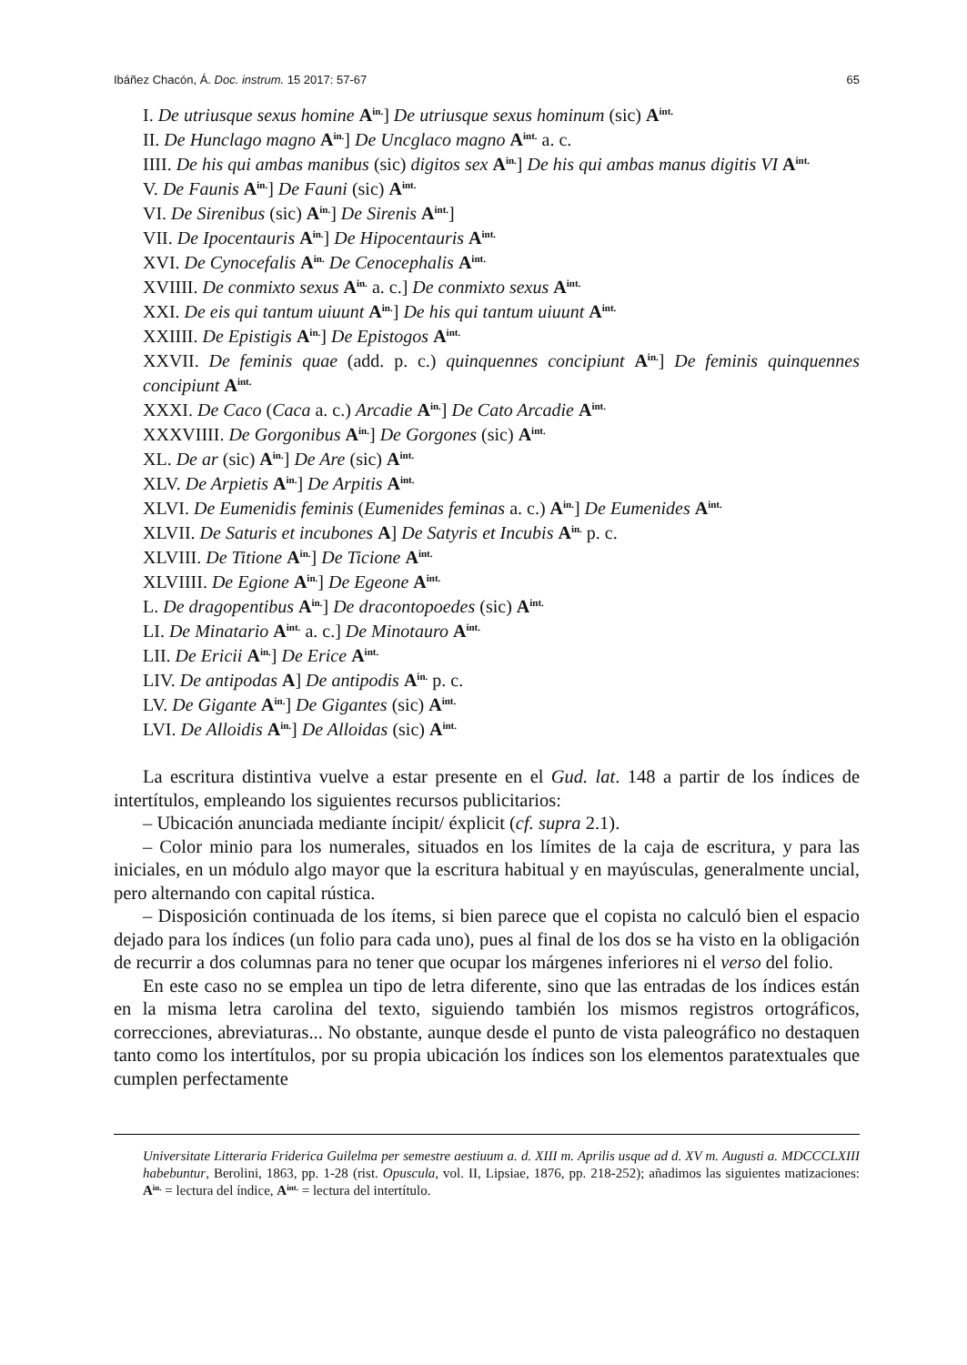Ibáñez Chacón, Á. Doc. instrum. 15 2017: 57-67 65
I. De utriusque sexus homine A<sup>in.</sup>] De utriusque sexus hominum (sic) A<sup>int.</sup>
II. De Hunclago magno A<sup>in.</sup>] De Uncglaco magno A<sup>int.</sup> a. c.
IIII. De his qui ambas manibus (sic) digitos sex A<sup>in.</sup>] De his qui ambas manus digitis VI A<sup>int.</sup>
V. De Faunis A<sup>in.</sup>] De Fauni (sic) A<sup>int.</sup>
VI. De Sirenibus (sic) A<sup>in.</sup>] De Sirenis A<sup>int.</sup>]
VII. De Ipocentauris A<sup>in.</sup>] De Hipocentauris A<sup>int.</sup>
XVI. De Cynocefalis A<sup>in.</sup> De Cenocephalis A<sup>int.</sup>
XVIIII. De conmixto sexus A<sup>in.</sup> a. c.] De conmixto sexus A<sup>int.</sup>
XXI. De eis qui tantum uiuunt A<sup>in.</sup>] De his qui tantum uiuunt A<sup>int.</sup>
XXIIII. De Epistigis A<sup>in.</sup>] De Epistogos A<sup>int.</sup>
XXVII. De feminis quae (add. p. c.) quinquennes concipiunt A<sup>in.</sup>] De feminis quinquennes concipiunt A<sup>int.</sup>
XXXI. De Caco (Caca a. c.) Arcadie A<sup>in.</sup>] De Cato Arcadie A<sup>int.</sup>
XXXVIIII. De Gorgonibus A<sup>in.</sup>] De Gorgones (sic) A<sup>int.</sup>
XL. De ar (sic) A<sup>in.</sup>] De Are (sic) A<sup>int.</sup>
XLV. De Arpietis A<sup>in.</sup>] De Arpitis A<sup>int.</sup>
XLVI. De Eumenidis feminis (Eumenides feminas a. c.) A<sup>in.</sup>] De Eumenides A<sup>int.</sup>
XLVII. De Saturis et incubones A] De Satyris et Incubis A<sup>in.</sup> p. c.
XLVIII. De Titione A<sup>in.</sup>] De Ticione A<sup>int.</sup>
XLVIIII. De Egione A<sup>in.</sup>] De Egeone A<sup>int.</sup>
L. De dragopentibus A<sup>in.</sup>] De dracontopoedes (sic) A<sup>int.</sup>
LI. De Minatario A<sup>int.</sup> a. c.] De Minotauro A<sup>int.</sup>
LII. De Ericii A<sup>in.</sup>] De Erice A<sup>int.</sup>
LIV. De antipodas A] De antipodis A<sup>in.</sup> p. c.
LV. De Gigante A<sup>in.</sup>] De Gigantes (sic) A<sup>int.</sup>
LVI. De Alloidis A<sup>in.</sup>] De Alloidas (sic) A<sup>int.</sup>
La escritura distintiva vuelve a estar presente en el Gud. lat. 148 a partir de los índices de intertítulos, empleando los siguientes recursos publicitarios:
– Ubicación anunciada mediante íncipit/ éxplicit (cf. supra 2.1).
– Color minio para los numerales, situados en los límites de la caja de escritura, y para las iniciales, en un módulo algo mayor que la escritura habitual y en mayúsculas, generalmente uncial, pero alternando con capital rústica.
– Disposición continuada de los ítems, si bien parece que el copista no calculó bien el espacio dejado para los índices (un folio para cada uno), pues al final de los dos se ha visto en la obligación de recurrir a dos columnas para no tener que ocupar los márgenes inferiores ni el verso del folio.
En este caso no se emplea un tipo de letra diferente, sino que las entradas de los índices están en la misma letra carolina del texto, siguiendo también los mismos registros ortográficos, correcciones, abreviaturas... No obstante, aunque desde el punto de vista paleográfico no destaquen tanto como los intertítulos, por su propia ubicación los índices son los elementos paratextuales que cumplen perfectamente
Universitate Litteraria Friderica Guilelma per semestre aestiuum a. d. XIII m. Aprilis usque ad d. XV m. Augusti a. MDCCCLXIII habebuntur, Berolini, 1863, pp. 1-28 (rist. Opuscula, vol. II, Lipsiae, 1876, pp. 218-252); añadimos las siguientes matizaciones: A<sup>in.</sup> = lectura del índice, A<sup>int.</sup> = lectura del intertítulo.